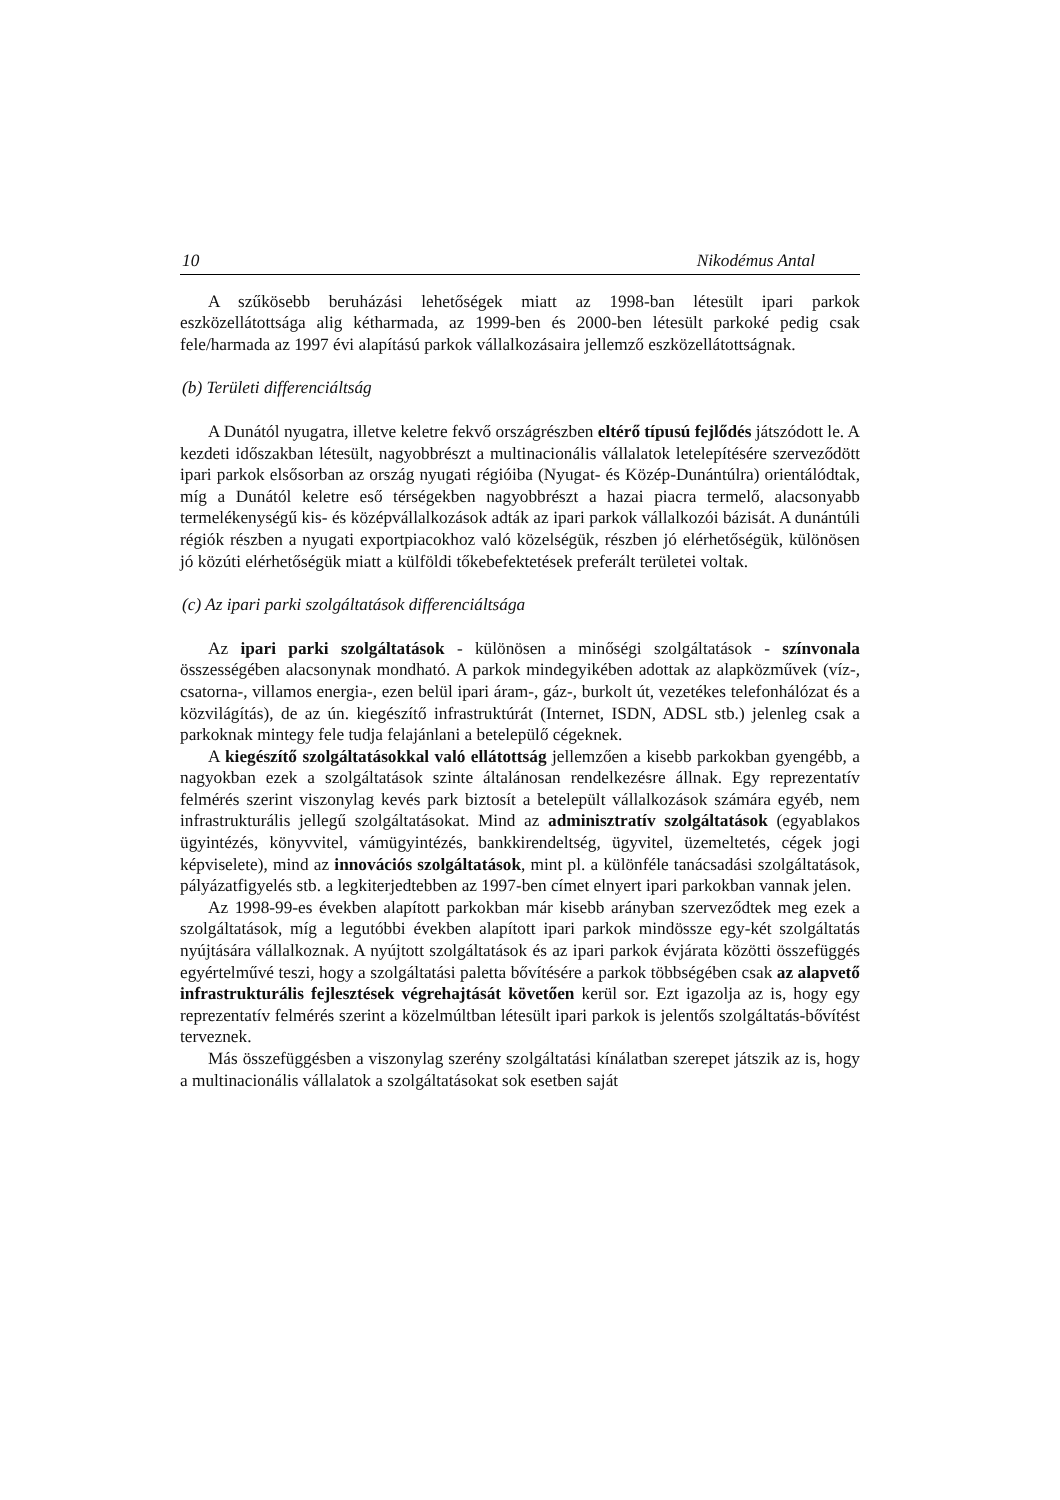10 Nikodémus Antal
A szűkösebb beruházási lehetőségek miatt az 1998-ban létesült ipari parkok eszközellátottsága alig kétharmada, az 1999-ben és 2000-ben létesült parkoké pedig csak fele/harmada az 1997 évi alapítású parkok vállalkozásaira jellemző eszközellátottságnak.
(b) Területi differenciáltság
A Dunától nyugatra, illetve keletre fekvő országrészben eltérő típusú fejlődés játszódott le. A kezdeti időszakban létesült, nagyobbrészt a multinacionális vállalatok letelepítésére szerveződött ipari parkok elsősorban az ország nyugati régióiba (Nyugat- és Közép-Dunántúlra) orientálódtak, míg a Dunától keletre eső térségekben nagyobbrészt a hazai piacra termelő, alacsonyabb termelékenységű kis- és középvállalkozások adták az ipari parkok vállalkozói bázisát. A dunántúli régiók részben a nyugati exportpiacokhoz való közelségük, részben jó elérhetőségük, különösen jó közúti elérhetőségük miatt a külföldi tőkebefektetések preferált területei voltak.
(c) Az ipari parki szolgáltatások differenciáltsága
Az ipari parki szolgáltatások - különösen a minőségi szolgáltatások - színvonala összességében alacsonynak mondható. A parkok mindegyikében adottak az alapközművek (víz-, csatorna-, villamos energia-, ezen belül ipari áram-, gáz-, burkolt út, vezetékes telefonhálózat és a közvilágítás), de az ún. kiegészítő infrastruktúrát (Internet, ISDN, ADSL stb.) jelenleg csak a parkoknak mintegy fele tudja felajánlani a betelepülő cégeknek.
A kiegészítő szolgáltatásokkal való ellátottság jellemzően a kisebb parkokban gyengébb, a nagyokban ezek a szolgáltatások szinte általánosan rendelkezésre állnak. Egy reprezentatív felmérés szerint viszonylag kevés park biztosít a betelepült vállalkozások számára egyéb, nem infrastrukturális jellegű szolgáltatásokat. Mind az adminisztratív szolgáltatások (egyablakos ügyintézés, könyvvitel, vámügyintézés, bankkirendeltség, ügyvitel, üzemeltetés, cégek jogi képviselete), mind az innovációs szolgáltatások, mint pl. a különféle tanácsadási szolgáltatások, pályázatfigyelés stb. a legkiterjedtebben az 1997-ben címet elnyert ipari parkokban vannak jelen.
Az 1998-99-es években alapított parkokban már kisebb arányban szerveződtek meg ezek a szolgáltatások, míg a legutóbbi években alapított ipari parkok mindössze egy-két szolgáltatás nyújtására vállalkoznak. A nyújtott szolgáltatások és az ipari parkok évjárata közötti összefüggés egyértelművé teszi, hogy a szolgáltatási paletta bővítésére a parkok többségében csak az alapvető infrastrukturális fejlesztések végrehajtását követően kerül sor. Ezt igazolja az is, hogy egy reprezentatív felmérés szerint a közelmúltban létesült ipari parkok is jelentős szolgáltatás-bővítést terveznek.
Más összefüggésben a viszonylag szerény szolgáltatási kínálatban szerepet játszik az is, hogy a multinacionális vállalatok a szolgáltatásokat sok esetben saját